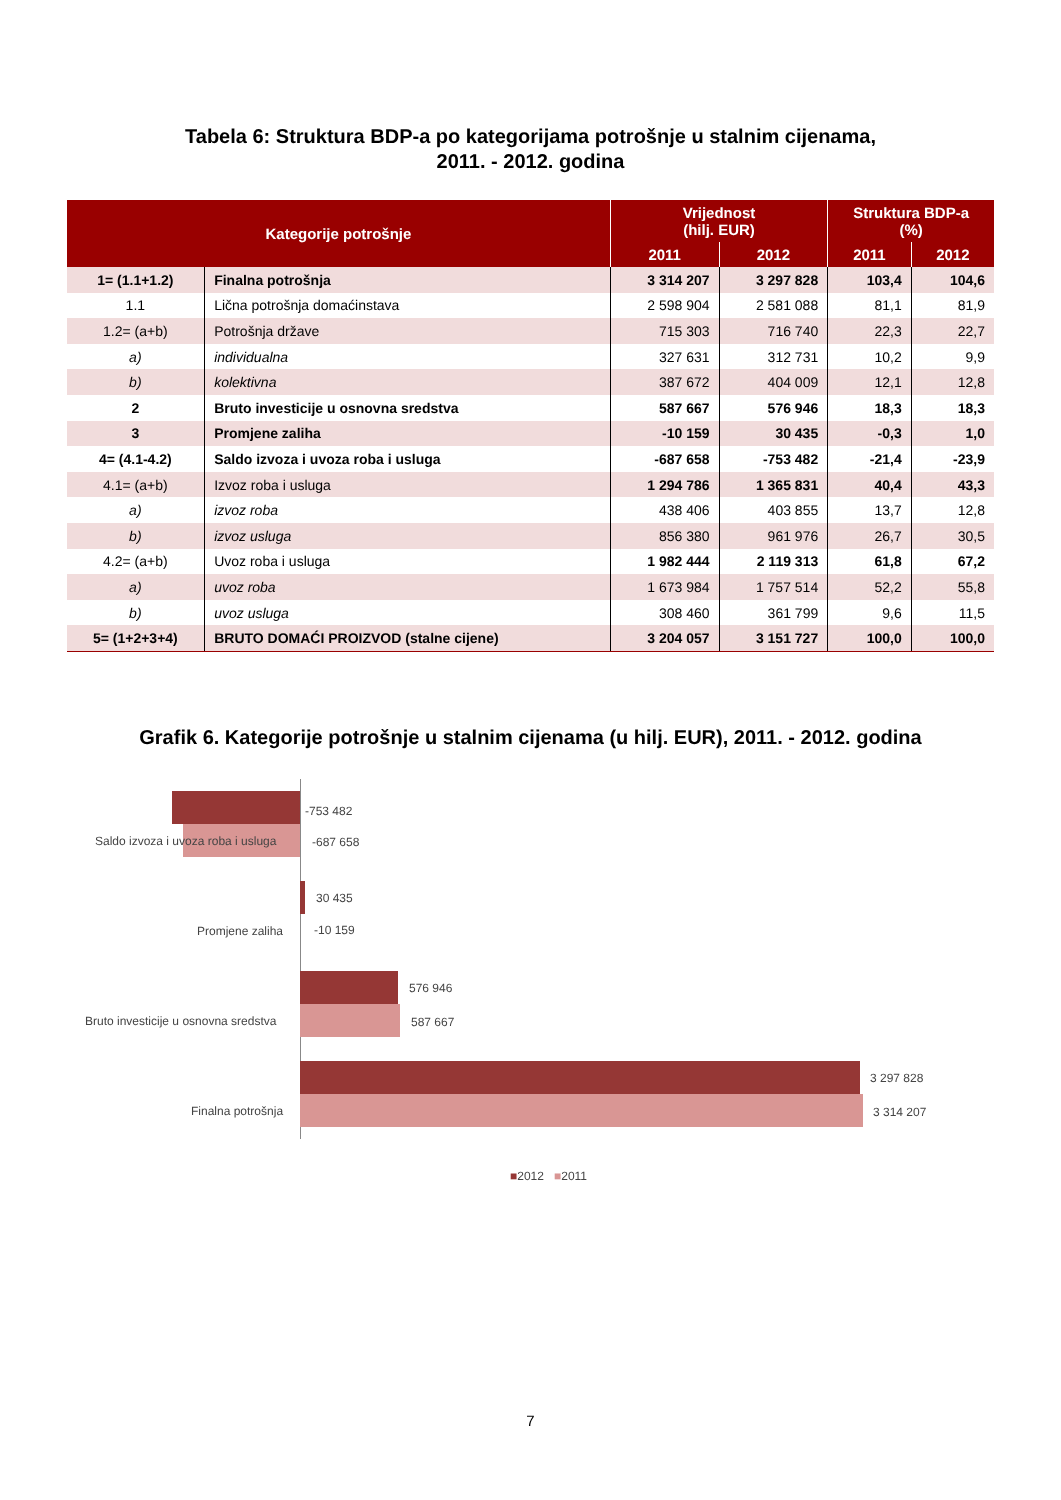Tabela 6: Struktura BDP-a po kategorijama potrošnje u stalnim cijenama,
2011. - 2012. godina
| Kategorije potrošnje | | Vrijednost (hilj. EUR) | | Struktura BDP-a (%) | |
| --- | --- | --- | --- | --- | --- |
| | | 2011 | 2012 | 2011 | 2012 |
| 1= (1.1+1.2) | Finalna potrošnja | 3 314 207 | 3 297 828 | 103,4 | 104,6 |
| 1.1 | Lična potrošnja domaćinstava | 2 598 904 | 2 581 088 | 81,1 | 81,9 |
| 1.2= (a+b) | Potrošnja države | 715 303 | 716 740 | 22,3 | 22,7 |
| a) | individualna | 327 631 | 312 731 | 10,2 | 9,9 |
| b) | kolektivna | 387 672 | 404 009 | 12,1 | 12,8 |
| 2 | Bruto investicije u osnovna sredstva | 587 667 | 576 946 | 18,3 | 18,3 |
| 3 | Promjene zaliha | -10 159 | 30 435 | -0,3 | 1,0 |
| 4= (4.1-4.2) | Saldo izvoza i uvoza roba i usluga | -687 658 | -753 482 | -21,4 | -23,9 |
| 4.1= (a+b) | Izvoz roba i usluga | 1 294 786 | 1 365 831 | 40,4 | 43,3 |
| a) | izvoz roba | 438 406 | 403 855 | 13,7 | 12,8 |
| b) | izvoz usluga | 856 380 | 961 976 | 26,7 | 30,5 |
| 4.2= (a+b) | Uvoz roba i usluga | 1 982 444 | 2 119 313 | 61,8 | 67,2 |
| a) | uvoz roba | 1 673 984 | 1 757 514 | 52,2 | 55,8 |
| b) | uvoz usluga | 308 460 | 361 799 | 9,6 | 11,5 |
| 5= (1+2+3+4) | BRUTO DOMAĆI PROIZVOD (stalne cijene) | 3 204 057 | 3 151 727 | 100,0 | 100,0 |
Grafik 6. Kategorije potrošnje u stalnim cijenama (u hilj. EUR), 2011. - 2012. godina
Saldo izvoza i uvoza roba i usluga
-753 482
-687 658
Promjene zaliha
30 435
-10 159
Bruto investicije u osnovna sredstva
576 946
587 667
Finalna potrošnja
3 297 828
3 314 207
■2012 ■2011
7